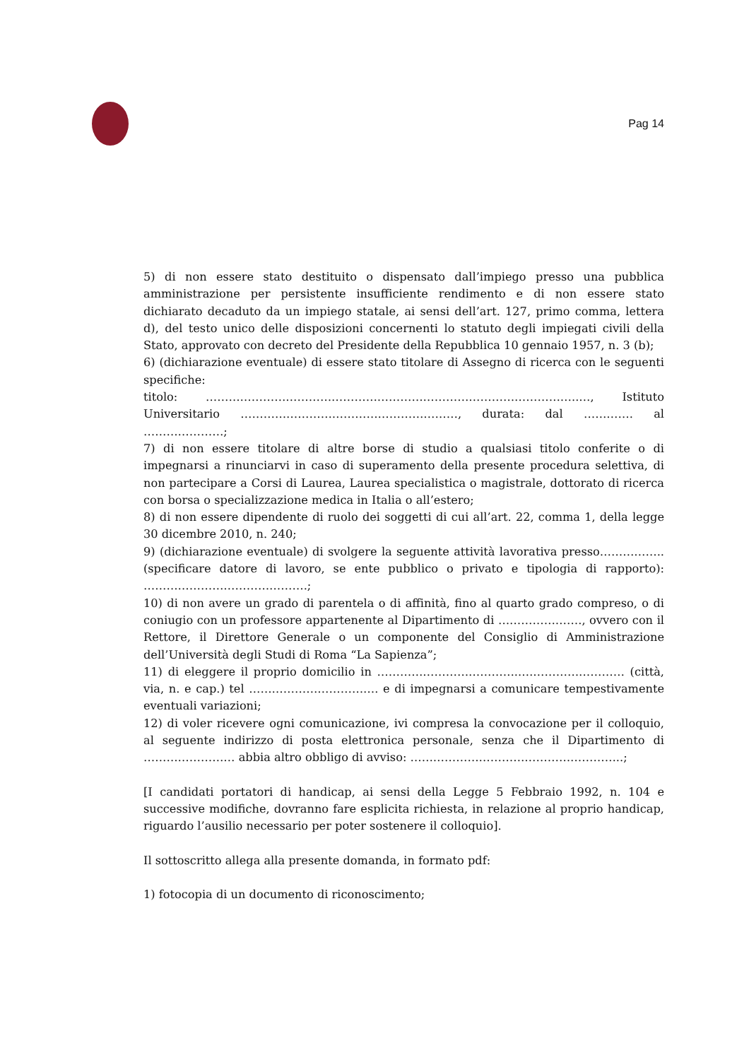Pag 14
5) di non essere stato destituito o dispensato dall’impiego presso una pubblica amministrazione per persistente insufficiente rendimento e di non essere stato dichiarato decaduto da un impiego statale, ai sensi dell’art. 127, primo comma, lettera d), del testo unico delle disposizioni concernenti lo statuto degli impiegati civili della Stato, approvato con decreto del Presidente della Repubblica 10 gennaio 1957, n. 3 (b);
6) (dichiarazione eventuale) di essere stato titolare di Assegno di ricerca con le seguenti specifiche:
titolo: ……………………………………………………………………………………..…, Istituto Universitario …………………………………………………, durata: dal …………. al …………………;
7) di non essere titolare di altre borse di studio a qualsiasi titolo conferite o di impegnarsi a rinunciarvi in caso di superamento della presente procedura selettiva, di non partecipare a Corsi di Laurea, Laurea specialistica o magistrale, dottorato di ricerca con borsa o specializzazione medica in Italia o all’estero;
8) di non essere dipendente di ruolo dei soggetti di cui all’art. 22, comma 1, della legge 30 dicembre 2010, n. 240;
9) (dichiarazione eventuale) di svolgere la seguente attività lavorativa presso…………….. (specificare datore di lavoro, se ente pubblico o privato e tipologia di rapporto): …………………………………….;
10) di non avere un grado di parentela o di affinità, fino al quarto grado compreso, o di coniugio con un professore appartenente al Dipartimento di …………………., ovvero con il Rettore, il Direttore Generale o un componente del Consiglio di Amministrazione dell’Università degli Studi di Roma “La Sapienza”;
11) di eleggere il proprio domicilio in ………………………………..……………………… (città, via, n. e cap.) tel ……………………………. e di impegnarsi a comunicare tempestivamente eventuali variazioni;
12) di voler ricevere ogni comunicazione, ivi compresa la convocazione per il colloquio, al seguente indirizzo di posta elettronica personale, senza che il Dipartimento di …………………… abbia altro obbligo di avviso: ………………………………………………..;
[I candidati portatori di handicap, ai sensi della Legge 5 Febbraio 1992, n. 104 e successive modifiche, dovranno fare esplicita richiesta, in relazione al proprio handicap, riguardo l’ausilio necessario per poter sostenere il colloquio].
Il sottoscritto allega alla presente domanda, in formato pdf:
1) fotocopia di un documento di riconoscimento;